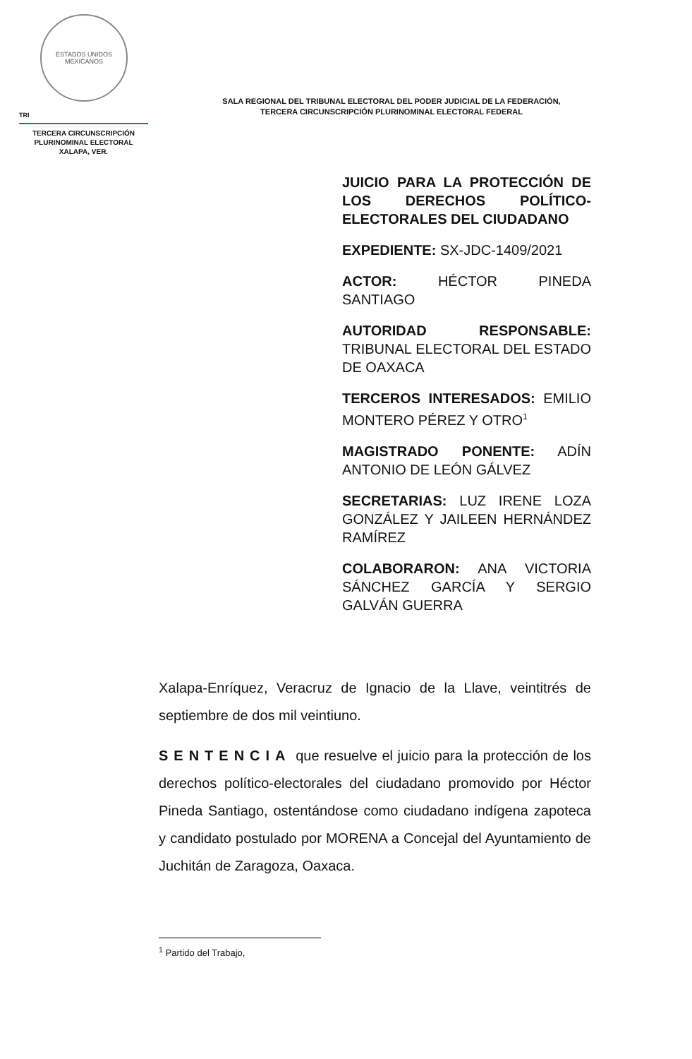ESTADOS UNIDOS MEXICANOS
TRI
TERCERA CIRCUNSCRIPCIÓN
PLURINOMINAL ELECTORAL
XALAPA, VER.
SALA REGIONAL DEL TRIBUNAL ELECTORAL DEL PODER JUDICIAL DE LA FEDERACIÓN,
TERCERA CIRCUNSCRIPCIÓN PLURINOMINAL ELECTORAL FEDERAL
JUICIO PARA LA PROTECCIÓN DE LOS DERECHOS POLÍTICO-ELECTORALES DEL CIUDADANO
EXPEDIENTE: SX-JDC-1409/2021
ACTOR: HÉCTOR PINEDA SANTIAGO
AUTORIDAD RESPONSABLE: TRIBUNAL ELECTORAL DEL ESTADO DE OAXACA
TERCEROS INTERESADOS: EMILIO MONTERO PÉREZ Y OTRO<sup>1</sup>
MAGISTRADO PONENTE: ADÍN ANTONIO DE LEÓN GÁLVEZ
SECRETARIAS: LUZ IRENE LOZA GONZÁLEZ Y JAILEEN HERNÁNDEZ RAMÍREZ
COLABORARON: ANA VICTORIA SÁNCHEZ GARCÍA Y SERGIO GALVÁN GUERRA
Xalapa-Enríquez, Veracruz de Ignacio de la Llave, veintitrés de septiembre de dos mil veintiuno.
SENTENCIA que resuelve el juicio para la protección de los derechos político-electorales del ciudadano promovido por Héctor Pineda Santiago, ostentándose como ciudadano indígena zapoteca y candidato postulado por MORENA a Concejal del Ayuntamiento de Juchitán de Zaragoza, Oaxaca.
<sup>1</sup> Partido del Trabajo,